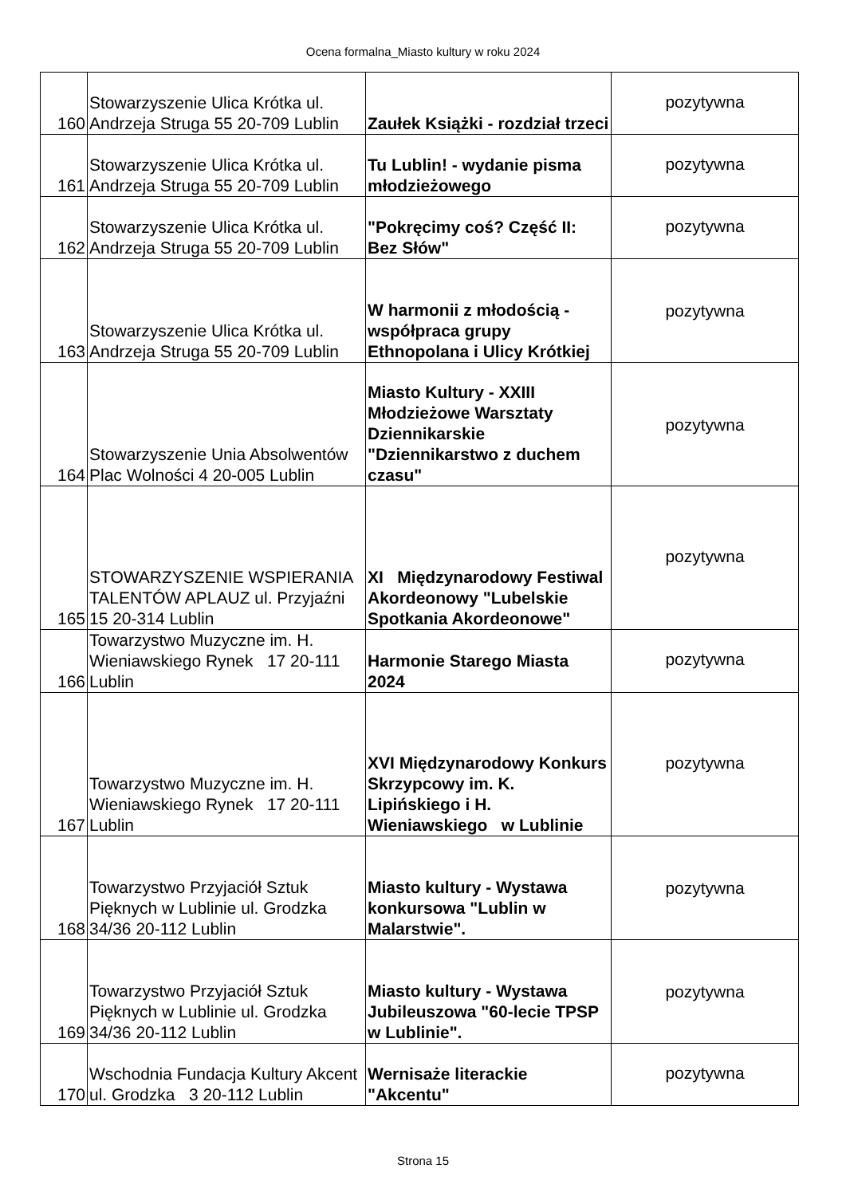Ocena formalna_Miasto kultury w roku 2024
| 160 | Stowarzyszenie Ulica Krótka ul. Andrzeja Struga 55 20-709 Lublin | Zaułek Książki - rozdział trzeci | pozytywna |
| 161 | Stowarzyszenie Ulica Krótka ul. Andrzeja Struga 55 20-709 Lublin | Tu Lublin! - wydanie pisma młodzieżowego | pozytywna |
| 162 | Stowarzyszenie Ulica Krótka ul. Andrzeja Struga 55 20-709 Lublin | "Pokręcimy coś? Część II: Bez Słów" | pozytywna |
| 163 | Stowarzyszenie Ulica Krótka ul. Andrzeja Struga 55 20-709 Lublin | W harmonii z młodością - współpraca grupy Ethnopolana i Ulicy Krótkiej | pozytywna |
| 164 | Stowarzyszenie Unia Absolwentów Plac Wolności 4 20-005 Lublin | Miasto Kultury - XXIII Młodzieżowe Warsztaty Dziennikarskie "Dziennikarstwo z duchem czasu" | pozytywna |
| 165 | STOWARZYSZENIE WSPIERANIA TALENTÓW APLAUZ ul. Przyjaźni 15 20-314 Lublin | XI Międzynarodowy Festiwal Akordeonowy "Lubelskie Spotkania Akordeonowe" | pozytywna |
| 166 | Towarzystwo Muzyczne im. H. Wieniawskiego Rynek 17 20-111 Lublin | Harmonie Starego Miasta 2024 | pozytywna |
| 167 | Towarzystwo Muzyczne im. H. Wieniawskiego Rynek 17 20-111 Lublin | XVI Międzynarodowy Konkurs Skrzypcowy im. K. Lipińskiego i H. Wieniawskiego w Lublinie | pozytywna |
| 168 | Towarzystwo Przyjaciół Sztuk Pięknych w Lublinie ul. Grodzka 34/36 20-112 Lublin | Miasto kultury - Wystawa konkursowa "Lublin w Malarstwie". | pozytywna |
| 169 | Towarzystwo Przyjaciół Sztuk Pięknych w Lublinie ul. Grodzka 34/36 20-112 Lublin | Miasto kultury - Wystawa Jubileuszowa "60-lecie TPSP w Lublinie". | pozytywna |
| 170 | Wschodnia Fundacja Kultury Akcent ul. Grodzka 3 20-112 Lublin | Wernisaże literackie "Akcentu" | pozytywna |
Strona 15